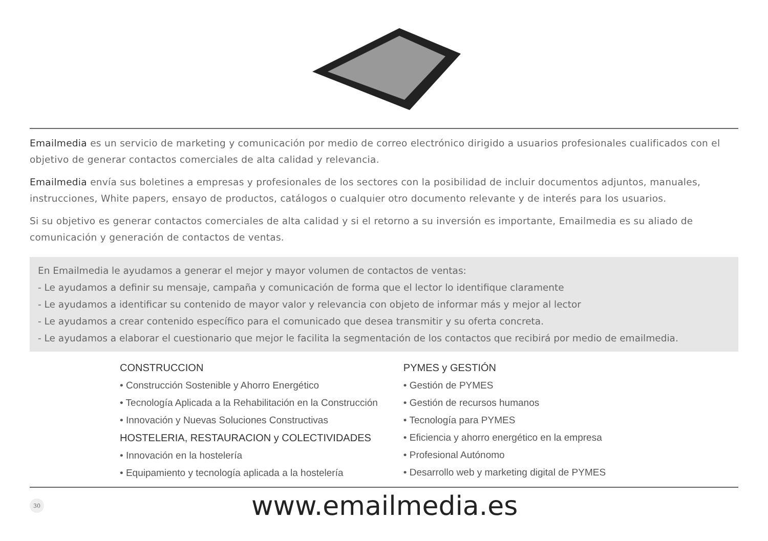Emailmedia es un servicio de marketing y comunicación por medio de correo electrónico dirigido a usuarios profesionales cualificados con el objetivo de generar contactos comerciales de alta calidad y relevancia.
Emailmedia envía sus boletines a empresas y profesionales de los sectores con la posibilidad de incluir documentos adjuntos, manuales, instrucciones, White papers, ensayo de productos, catálogos o cualquier otro documento relevante y de interés para los usuarios.
Si su objetivo es generar contactos comerciales de alta calidad y si el retorno a su inversión es importante, Emailmedia es su aliado de comunicación y generación de contactos de ventas.
En Emailmedia le ayudamos a generar el mejor y mayor volumen de contactos de ventas:
- Le ayudamos a definir su mensaje, campaña y comunicación de forma que el lector lo identifique claramente
- Le ayudamos a identificar su contenido de mayor valor y relevancia con objeto de informar más y mejor al lector
- Le ayudamos a crear contenido específico para el comunicado que desea transmitir y su oferta concreta.
- Le ayudamos a elaborar el cuestionario que mejor le facilita la segmentación de los contactos que recibirá por medio de emailmedia.
CONSTRUCCION
• Construcción Sostenible y Ahorro Energético
• Tecnología Aplicada a la Rehabilitación en la Construcción
• Innovación y Nuevas Soluciones Constructivas
HOSTELERIA, RESTAURACION y COLECTIVIDADES
• Innovación en la hostelería
• Equipamiento y tecnología aplicada a la hostelería
PYMES y GESTIÓN
• Gestión de PYMES
• Gestión de recursos humanos
• Tecnología para PYMES
• Eficiencia y ahorro energético en la empresa
• Profesional Autónomo
• Desarrollo web y marketing digital de PYMES
30
www.emailmedia.es